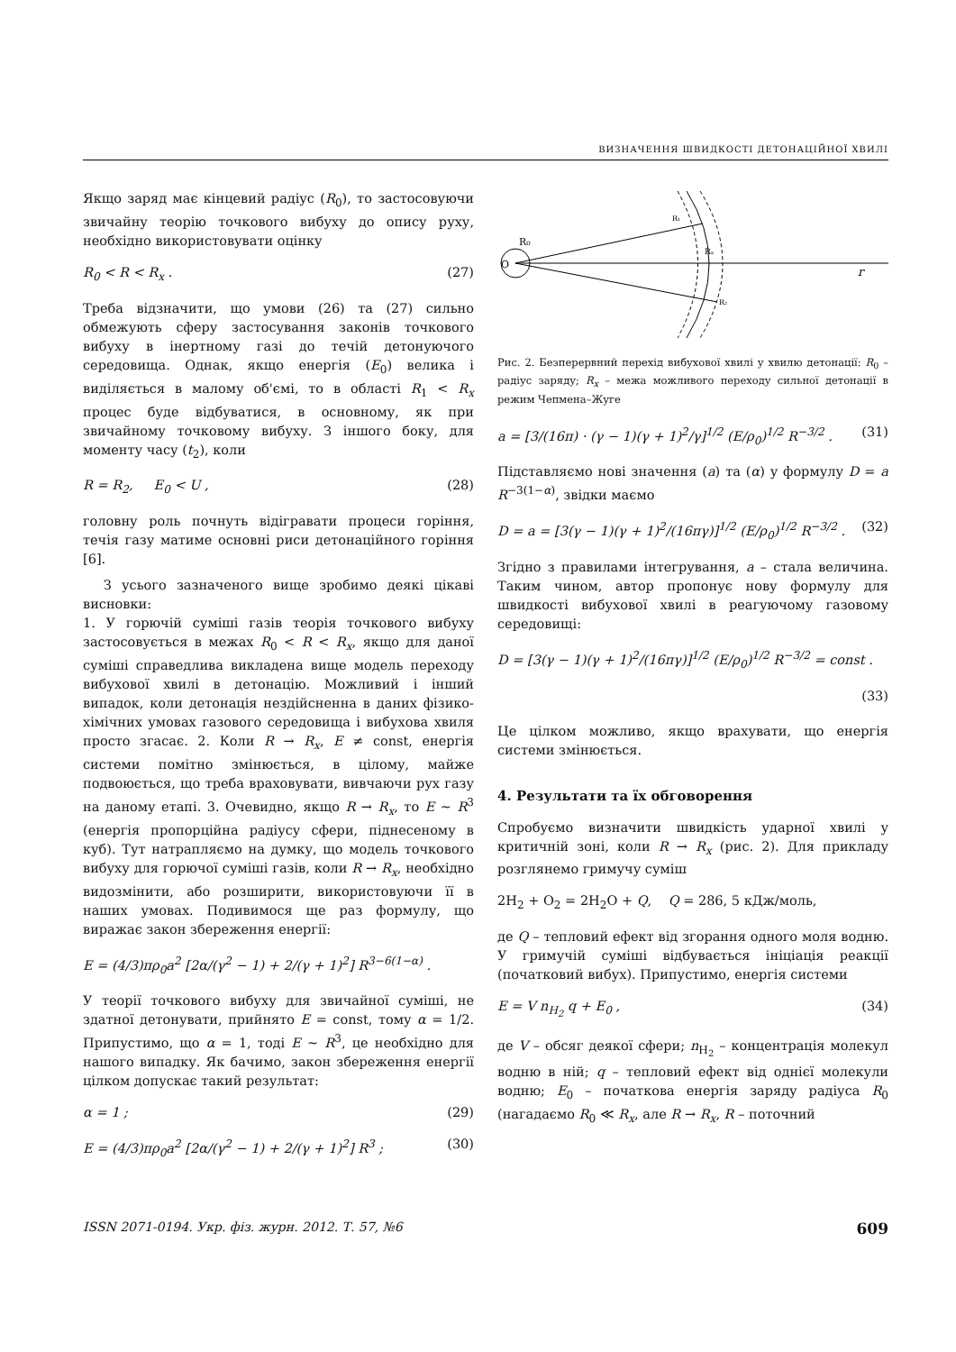ВИЗНАЧЕННЯ ШВИДКОСТІ ДЕТОНАЦІЙНОЇ ХВИЛІ
Якщо заряд має кінцевий радіус (R<sub>0</sub>), то застосовуючи звичайну теорію точкового вибуху до опису руху, необхідно використовувати оцінку
R<sub>0</sub> < R < R<sub>x</sub> . (27)
Треба відзначити, що умови (26) та (27) сильно обмежують сферу застосування законів точкового вибуху в інертному газі до течій детонуючого середовища. Однак, якщо енергія (E<sub>0</sub>) велика і виділяється в малому об'ємі, то в області R<sub>1</sub> < R<sub>x</sub> процес буде відбуватися, в основному, як при звичайному точковому вибуху. З іншого боку, для моменту часу (t<sub>2</sub>), коли
R = R<sub>2</sub>, E<sub>0</sub> < U , (28)
головну роль почнуть відігравати процеси горіння, течія газу матиме основні риси детонаційного горіння [6].
З усього зазначеного вище зробимо деякі цікаві висновки:
1. У горючій суміші газів теорія точкового вибуху застосовується в межах R<sub>0</sub> < R < R<sub>x</sub>, якщо для даної суміші справедлива викладена вище модель переходу вибухової хвилі в детонацію. Можливий і інший випадок, коли детонація нездійсненна в даних фізико-хімічних умовах газового середовища і вибухова хвиля просто згасає. 2. Коли R → R<sub>x</sub>, E ≠ const, енергія системи помітно змінюється, в цілому, майже подвоюється, що треба враховувати, вивчаючи рух газу на даному етапі. 3. Очевидно, якщо R → R<sub>x</sub>, то E ∼ R<sup>3</sup> (енергія пропорційна радіусу сфери, піднесеному в куб). Тут натрапляємо на думку, що модель точкового вибуху для горючої суміші газів, коли R → R<sub>x</sub>, необхідно видозмінити, або розширити, використовуючи її в наших умовах. Подивимося ще раз формулу, що виражає закон збереження енергії:
E = (4/3)πρ<sub>0</sub>a<sup>2</sup> [2α/(γ<sup>2</sup> − 1) + 2/(γ + 1)<sup>2</sup>] R<sup>3−6(1−α)</sup> .
У теорії точкового вибуху для звичайної суміші, не здатної детонувати, прийнято E = const, тому α = 1/2. Припустимо, що α = 1, тоді E ∼ R<sup>3</sup>, це необхідно для нашого випадку. Як бачимо, закон збереження енергії цілком допускає такий результат:
α = 1 ; (29)
E = (4/3)πρ<sub>0</sub>a<sup>2</sup> [2α/(γ<sup>2</sup> − 1) + 2/(γ + 1)<sup>2</sup>] R<sup>3</sup> ; (30)
O
R₀
R₁
Rₓ
R₂
r
Рис. 2. Безперервний перехід вибухової хвилі у хвилю детонації: R<sub>0</sub> – радіус заряду; R<sub>x</sub> – межа можливого переходу сильної детонації в режим Чепмена–Жуге
a = [3/(16π) · (γ − 1)(γ + 1)<sup>2</sup>/γ]<sup>1/2</sup> (E/ρ<sub>0</sub>)<sup>1/2</sup> R<sup>−3/2</sup> . (31)
Підставляємо нові значення (a) та (α) у формулу D = a R<sup>−3(1−α)</sup>, звідки маємо
D = a = [3(γ − 1)(γ + 1)<sup>2</sup>/(16πγ)]<sup>1/2</sup> (E/ρ<sub>0</sub>)<sup>1/2</sup> R<sup>−3/2</sup> . (32)
Згідно з правилами інтегрування, a – стала величина. Таким чином, автор пропонує нову формулу для швидкості вибухової хвилі в реагуючому газовому середовищі:
D = [3(γ − 1)(γ + 1)<sup>2</sup>/(16πγ)]<sup>1/2</sup> (E/ρ<sub>0</sub>)<sup>1/2</sup> R<sup>−3/2</sup> = const .
(33)
Це цілком можливо, якщо врахувати, що енергія системи змінюється.
4. Результати та їх обговорення
Спробуємо визначити швидкість ударної хвилі у критичній зоні, коли R → R<sub>x</sub> (рис. 2). Для прикладу розглянемо гримучу суміш
2H<sub>2</sub> + O<sub>2</sub> = 2H<sub>2</sub>O + Q, Q = 286, 5 кДж/моль,
де Q – тепловий ефект від згорання одного моля водню. У гримучій суміші відбувається ініціація реакції (початковий вибух). Припустимо, енергія системи
E = V n<sub>H<sub>2</sub></sub> q + E<sub>0</sub> , (34)
де V – обсяг деякої сфери; n<sub>H<sub>2</sub></sub> – концентрація молекул водню в ній; q – тепловий ефект від однієї молекули водню; E<sub>0</sub> – початкова енергія заряду радіуса R<sub>0</sub> (нагадаємо R<sub>0</sub> ≪ R<sub>x</sub>, але R → R<sub>x</sub>, R – поточний
ISSN 2071-0194. Укр. фіз. журн. 2012. Т. 57, №6 609